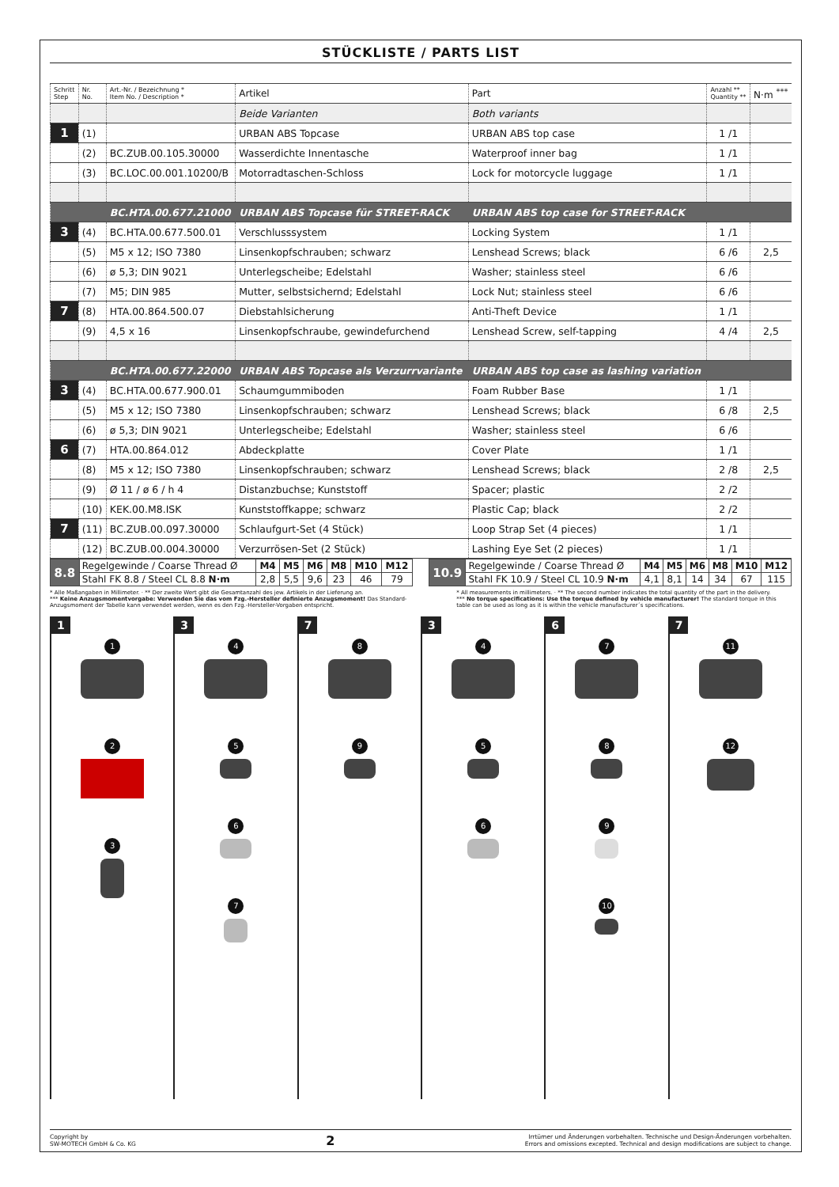STÜCKLISTE / PARTS LIST
| Schritt Step | Nr. No. | Art.-Nr. / Bezeichnung * Item No. / Description * | Artikel | Part | Anzahl ** Quantity ** | N·m <sup>***</sup> |
| --- | --- | --- | --- | --- | --- | --- |
| | | | Beide Varianten | Both variants | | |
| 1 | (1) | | URBAN ABS Topcase | URBAN ABS top case | 1 /1 | |
| | (2) | BC.ZUB.00.105.30000 | Wasserdichte Innentasche | Waterproof inner bag | 1 /1 | |
| | (3) | BC.LOC.00.001.10200/B | Motorradtaschen-Schloss | Lock for motorcycle luggage | 1 /1 | |
| | | BC.HTA.00.677.21000 | URBAN ABS Topcase für STREET-RACK | URBAN ABS top case for STREET-RACK | | |
| 3 | (4) | BC.HTA.00.677.500.01 | Verschlusssystem | Locking System | 1 /1 | |
| | (5) | M5 x 12; ISO 7380 | Linsenkopfschrauben; schwarz | Lenshead Screws; black | 6 /6 | 2,5 |
| | (6) | ø 5,3; DIN 9021 | Unterlegscheibe; Edelstahl | Washer; stainless steel | 6 /6 | |
| | (7) | M5; DIN 985 | Mutter, selbstsichernd; Edelstahl | Lock Nut; stainless steel | 6 /6 | |
| 7 | (8) | HTA.00.864.500.07 | Diebstahlsicherung | Anti-Theft Device | 1 /1 | |
| | (9) | 4,5 x 16 | Linsenkopfschraube, gewindefurchend | Lenshead Screw, self-tapping | 4 /4 | 2,5 |
| | | BC.HTA.00.677.22000 | URBAN ABS Topcase als Verzurrvariante | URBAN ABS top case as lashing variation | | |
| 3 | (4) | BC.HTA.00.677.900.01 | Schaumgummiboden | Foam Rubber Base | 1 /1 | |
| | (5) | M5 x 12; ISO 7380 | Linsenkopfschrauben; schwarz | Lenshead Screws; black | 6 /8 | 2,5 |
| | (6) | ø 5,3; DIN 9021 | Unterlegscheibe; Edelstahl | Washer; stainless steel | 6 /6 | |
| 6 | (7) | HTA.00.864.012 | Abdeckplatte | Cover Plate | 1 /1 | |
| | (8) | M5 x 12; ISO 7380 | Linsenkopfschrauben; schwarz | Lenshead Screws; black | 2 /8 | 2,5 |
| | (9) | Ø 11 / ø 6 / h 4 | Distanzbuchse; Kunststoff | Spacer; plastic | 2 /2 | |
| | (10) | KEK.00.M8.ISK | Kunststoffkappe; schwarz | Plastic Cap; black | 2 /2 | |
| 7 | (11) | BC.ZUB.00.097.30000 | Schlaufgurt-Set (4 Stück) | Loop Strap Set (4 pieces) | 1 /1 | |
| | (12) | BC.ZUB.00.004.30000 | Verzurrösen-Set (2 Stück) | Lashing Eye Set (2 pieces) | 1 /1 | |
| 8.8 | Regelgewinde / Coarse Thread Ø | M4 | M5 | M6 | M8 | M10 | M12 |
| | Stahl FK 8.8 / Steel CL 8.8 N·m | 2,8 | 5,5 | 9,6 | 23 | 46 | 79 |
| 10.9 | Regelgewinde / Coarse Thread Ø | M4 | M5 | M6 | M8 | M10 | M12 |
| | Stahl FK 10.9 / Steel CL 10.9 N·m | 4,1 | 8,1 | 14 | 34 | 67 | 115 |
* Alle Maßangaben in Millimeter. · ** Der zweite Wert gibt die Gesamtanzahl des jew. Artikels in der Lieferung an.
*** Keine Anzugsmomentvorgabe: Verwenden Sie das vom Fzg.-Hersteller definierte Anzugsmoment! Das Standard-Anzugsmoment der Tabelle kann verwendet werden, wenn es den Fzg.-Hersteller-Vorgaben entspricht.
* All measurements in millimeters. · ** The second number indicates the total quantity of the part in the delivery.
*** No torque specifications: Use the torque defined by vehicle manufacturer! The standard torque in this table can be used as long as it is within the vehicle manufacturer´s specifications.
1
1
2
3
3
4
5
6
7
7
8
9
3
4
5
6
6
7
8
9
10
7
11
12
Copyright by
SW-MOTECH GmbH & Co. KG
2
Irrtümer und Änderungen vorbehalten. Technische und Design-Änderungen vorbehalten.
Errors and omissions excepted. Technical and design modifications are subject to change.